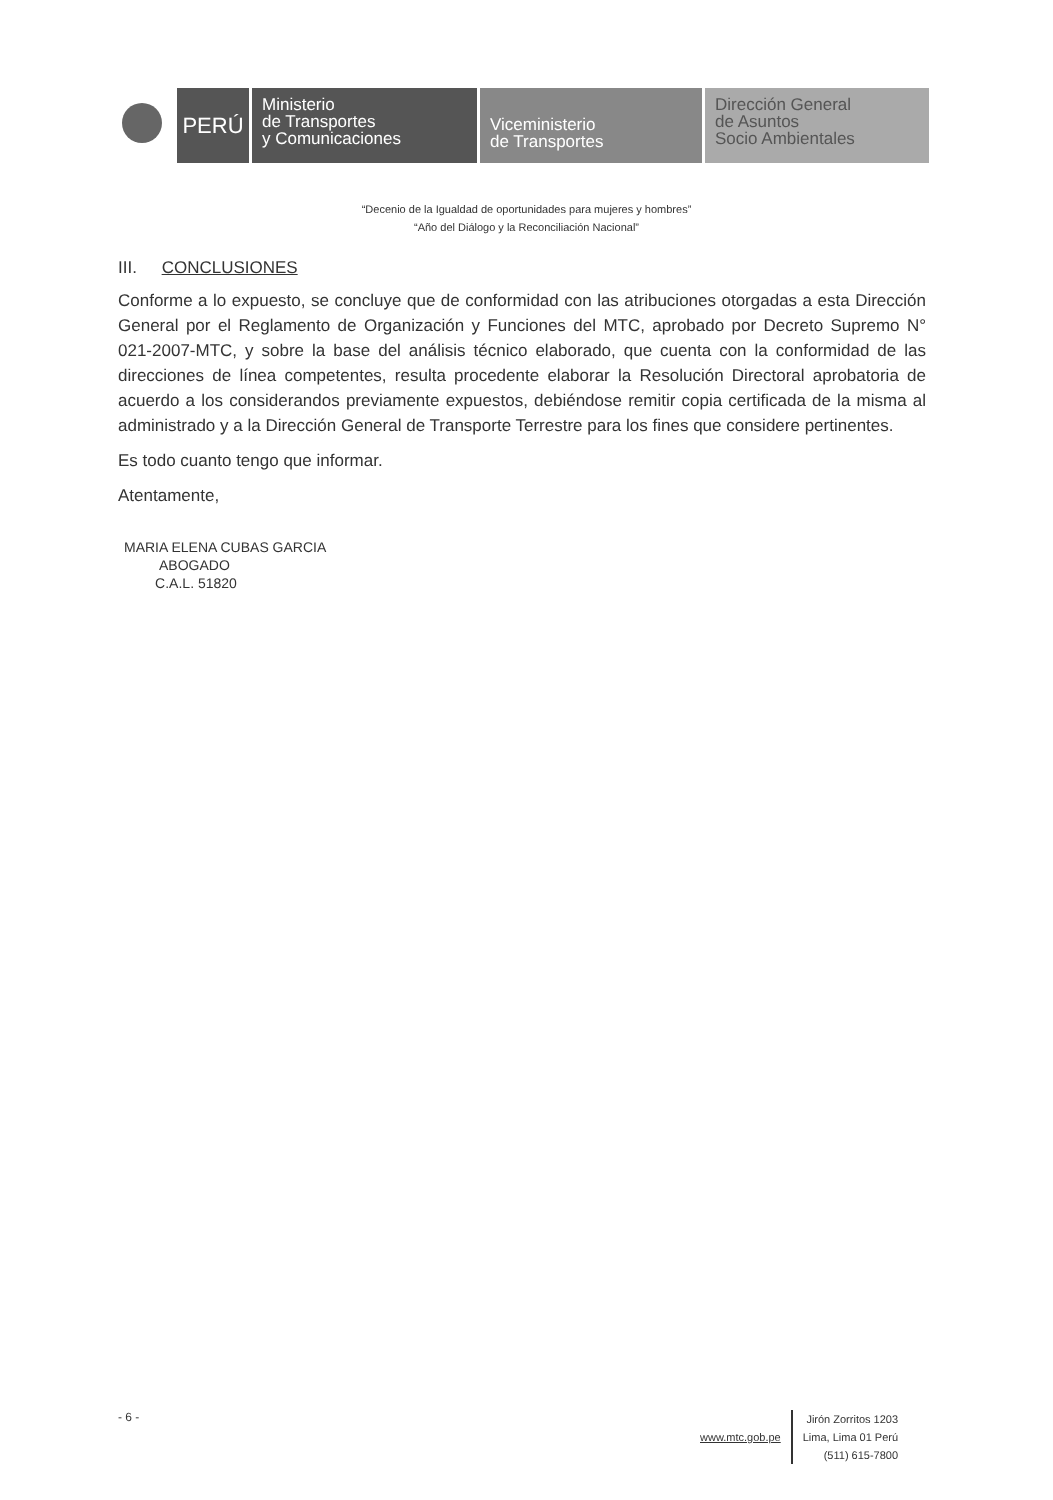PERÚ
Ministerio
de Transportes
y Comunicaciones
Viceministerio
de Transportes
Dirección General
de Asuntos
Socio Ambientales
“Decenio de la Igualdad de oportunidades para mujeres y hombres”
“Año del Diálogo y la Reconciliación Nacional”
III. CONCLUSIONES
Conforme a lo expuesto, se concluye que de conformidad con las atribuciones otorgadas a esta Dirección General por el Reglamento de Organización y Funciones del MTC, aprobado por Decreto Supremo N° 021-2007-MTC, y sobre la base del análisis técnico elaborado, que cuenta con la conformidad de las direcciones de línea competentes, resulta procedente elaborar la Resolución Directoral aprobatoria de acuerdo a los considerandos previamente expuestos, debiéndose remitir copia certificada de la misma al administrado y a la Dirección General de Transporte Terrestre para los fines que considere pertinentes.
Es todo cuanto tengo que informar.
Atentamente,
MARIA ELENA CUBAS GARCIA
ABOGADO
C.A.L. 51820
- 6 -
www.mtc.gob.pe
Jirón Zorritos 1203
Lima, Lima 01 Perú
(511) 615-7800